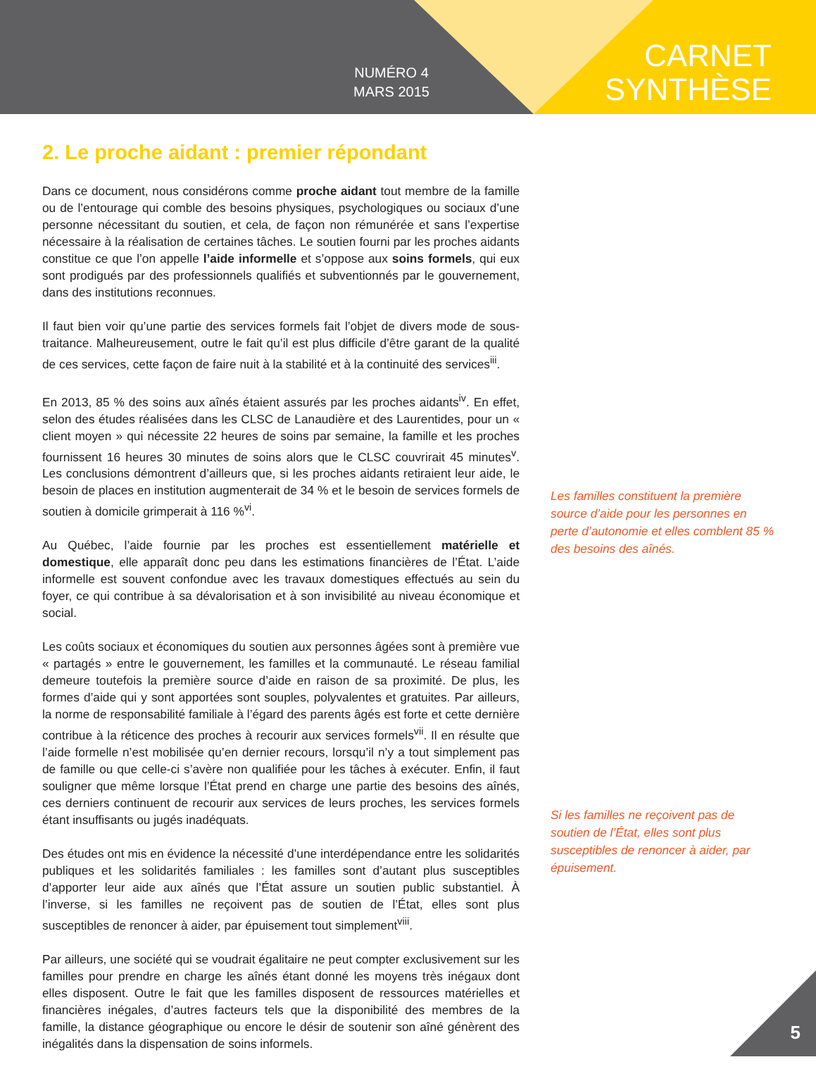NUMÉRO 4
MARS 2015
CARNET
SYNTHÈSE
2. Le proche aidant : premier répondant
Dans ce document, nous considérons comme proche aidant tout membre de la famille ou de l’entourage qui comble des besoins physiques, psychologiques ou sociaux d’une personne nécessitant du soutien, et cela, de façon non rémunérée et sans l’expertise nécessaire à la réalisation de certaines tâches. Le soutien fourni par les proches aidants constitue ce que l’on appelle l’aide informelle et s’oppose aux soins formels, qui eux sont prodigués par des professionnels qualifiés et subventionnés par le gouvernement, dans des institutions reconnues.
Il faut bien voir qu’une partie des services formels fait l’objet de divers mode de sous-traitance. Malheureusement, outre le fait qu’il est plus difficile d’être garant de la qualité de ces services, cette façon de faire nuit à la stabilité et à la continuité des services<sup>iii</sup>.
En 2013, 85 % des soins aux aînés étaient assurés par les proches aidants<sup>iv</sup>. En effet, selon des études réalisées dans les CLSC de Lanaudière et des Laurentides, pour un « client moyen » qui nécessite 22 heures de soins par semaine, la famille et les proches fournissent 16 heures 30 minutes de soins alors que le CLSC couvrirait 45 minutes<sup>v</sup>. Les conclusions démontrent d’ailleurs que, si les proches aidants retiraient leur aide, le besoin de places en institution augmenterait de 34 % et le besoin de services formels de soutien à domicile grimperait à 116 %<sup>vi</sup>.
Au Québec, l’aide fournie par les proches est essentiellement matérielle et domestique, elle apparaît donc peu dans les estimations financières de l’État. L’aide informelle est souvent confondue avec les travaux domestiques effectués au sein du foyer, ce qui contribue à sa dévalorisation et à son invisibilité au niveau économique et social.
Les coûts sociaux et économiques du soutien aux personnes âgées sont à première vue « partagés » entre le gouvernement, les familles et la communauté. Le réseau familial demeure toutefois la première source d’aide en raison de sa proximité. De plus, les formes d’aide qui y sont apportées sont souples, polyvalentes et gratuites. Par ailleurs, la norme de responsabilité familiale à l’égard des parents âgés est forte et cette dernière contribue à la réticence des proches à recourir aux services formels<sup>vii</sup>. Il en résulte que l’aide formelle n’est mobilisée qu’en dernier recours, lorsqu’il n’y a tout simplement pas de famille ou que celle-ci s’avère non qualifiée pour les tâches à exécuter. Enfin, il faut souligner que même lorsque l’État prend en charge une partie des besoins des aînés, ces derniers continuent de recourir aux services de leurs proches, les services formels étant insuffisants ou jugés inadéquats.
Des études ont mis en évidence la nécessité d’une interdépendance entre les solidarités publiques et les solidarités familiales : les familles sont d’autant plus susceptibles d’apporter leur aide aux aînés que l’État assure un soutien public substantiel. À l’inverse, si les familles ne reçoivent pas de soutien de l’État, elles sont plus susceptibles de renoncer à aider, par épuisement tout simplement<sup>viii</sup>.
Par ailleurs, une société qui se voudrait égalitaire ne peut compter exclusivement sur les familles pour prendre en charge les aînés étant donné les moyens très inégaux dont elles disposent. Outre le fait que les familles disposent de ressources matérielles et financières inégales, d’autres facteurs tels que la disponibilité des membres de la famille, la distance géographique ou encore le désir de soutenir son aîné génèrent des inégalités dans la dispensation de soins informels.
Les familles constituent la première source d’aide pour les personnes en perte d’autonomie et elles comblent 85 % des besoins des aînés.
Si les familles ne reçoivent pas de soutien de l’État, elles sont plus susceptibles de renoncer à aider, par épuisement.
5